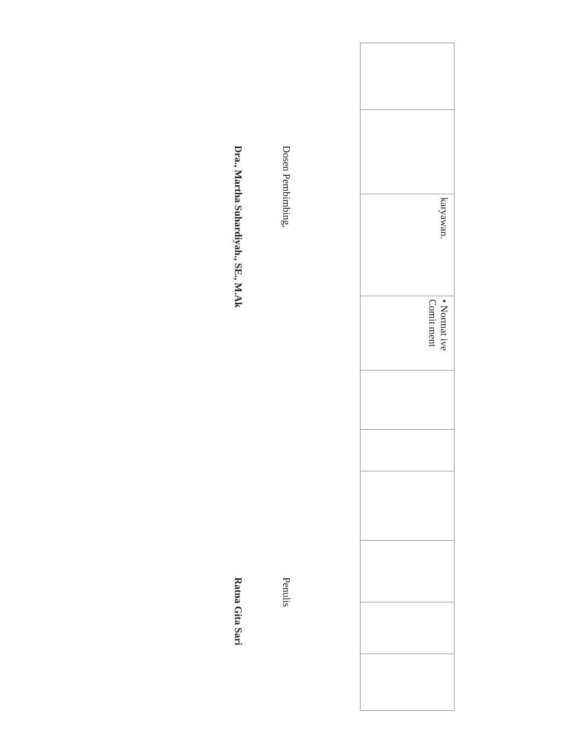| | | karyawan. | • Normat ive Comit ment | | | | | | |
Dosen Pembimbing,
Dra., Martha Suhardiyah., SE., M.Ak
Penulis
Ratna Gita Sari